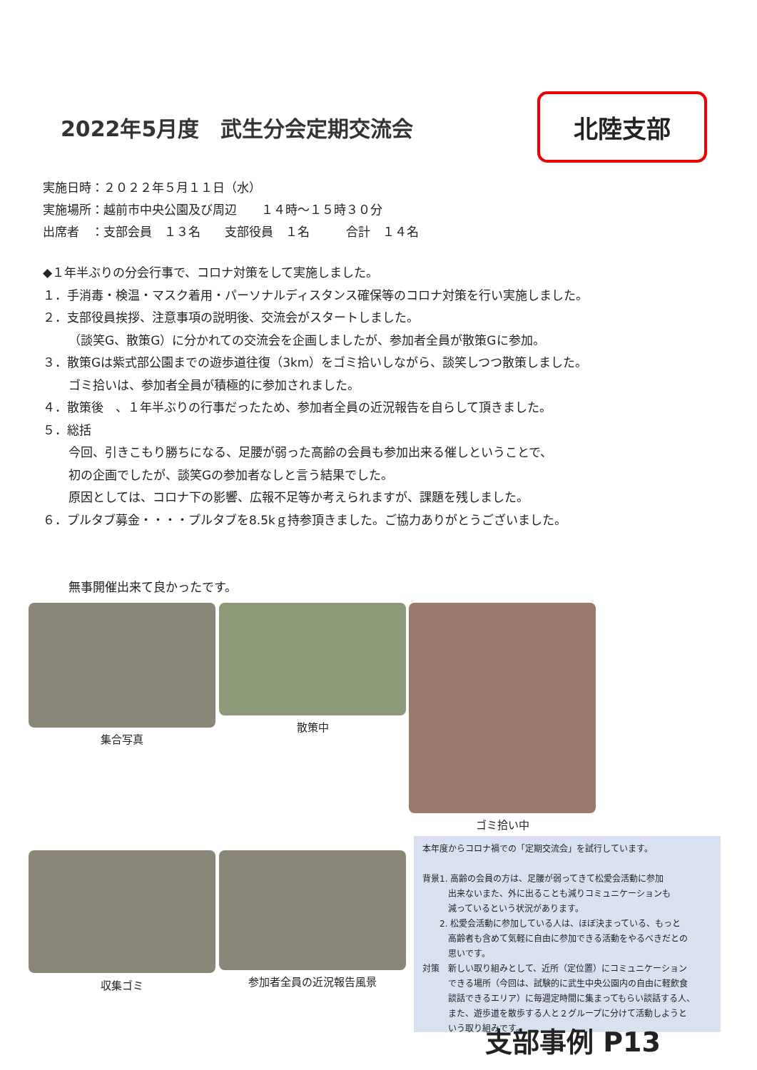2022年5月度　武生分会定期交流会
北陸支部
実施日時：２０２２年５月１１日（水）
実施場所：越前市中央公園及び周辺　　１４時～１５時３０分
出席者　：支部会員　１３名　　支部役員　１名　　　合計　１４名
◆１年半ぶりの分会行事で、コロナ対策をして実施しました。
１．手消毒・検温・マスク着用・パーソナルディスタンス確保等のコロナ対策を行い実施しました。
２．支部役員挨拶、注意事項の説明後、交流会がスタートしました。
（談笑G、散策G）に分かれての交流会を企画しましたが、参加者全員が散策Gに参加。
３．散策Gは紫式部公園までの遊歩道往復（3km）をゴミ拾いしながら、談笑しつつ散策しました。
ゴミ拾いは、参加者全員が積極的に参加されました。
４．散策後　、１年半ぶりの行事だったため、参加者全員の近況報告を自らして頂きました。
５．総括
今回、引きこもり勝ちになる、足腰が弱った高齢の会員も参加出来る催しということで、
初の企画でしたが、談笑Gの参加者なしと言う結果でした。
原因としては、コロナ下の影響、広報不足等か考えられますが、課題を残しました。
６．プルタブ募金・・・・プルタブを8.5kｇ持参頂きました。ご協力ありがとうございました。
無事開催出来て良かったです。
集合写真
散策中
ゴミ拾い中
収集ゴミ 参加者全員の近況報告風景
本年度からコロナ禍での「定期交流会」を試行しています。
背景1. 高齢の会員の方は、足腰が弱ってきて松愛会活動に参加
　　　出来ないまた、外に出ることも減りコミュニケーションも
　　　減っているという状況があります。
　　2. 松愛会活動に参加している人は、ほぼ決まっている、もっと
　　　高齢者も含めて気軽に自由に参加できる活動をやるべきだとの
　　　思いです。
対策　新しい取り組みとして、近所（定位置）にコミュニケーション
　　　できる場所（今回は、試験的に武生中央公園内の自由に軽飲食
　　　談話できるエリア）に毎週定時間に集まってもらい談話する人、
　　　また、遊歩道を散歩する人と２グループに分けて活動しようと
　　　いう取り組みです。
支部事例 P13